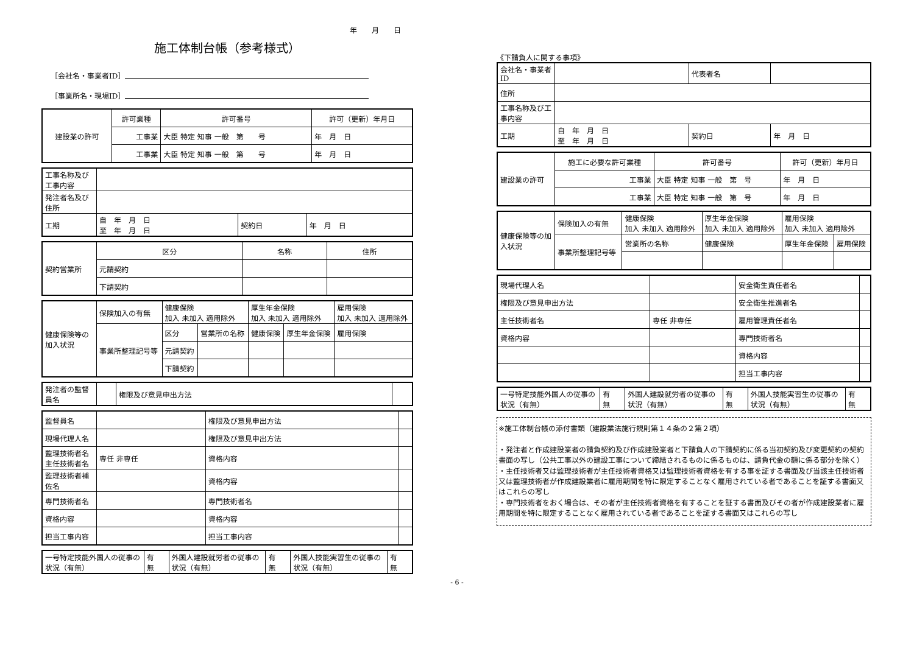年　　月　　日
施工体制台帳（参考様式）
［会社名・事業者ID］
［事業所名・現場ID］
| 建設業の許可 | 許可業種 | 許可番号 | 許可（更新）年月日 |
| --- | --- | --- | --- |
| | 工事業 | 大臣 特定 知事 一般 第 号 | 年 月 日 |
| | 工事業 | 大臣 特定 知事 一般 第 号 | 年 月 日 |
| 工事名称及び工事内容 | | | |
| 発注者名及び住所 | | | |
| 工期 | 自 年 月 日 至 年 月 日 | 契約日 | 年 月 日 |
| 契約営業所 | 区分 | 名称 | 住所 |
| | 元請契約 | | |
| | 下請契約 | | |
| 健康保険等の加入状況 | 保険加入の有無 | 健康保険 加入 未加入 適用除外 | | 厚生年金保険 加入 未加入 適用除外 | | 雇用保険 加入 未加入 適用除外 |
| | 事業所整理記号等 | 区分 | 営業所の名称 | 健康保険 | 厚生年金保険 | 雇用保険 |
| | | 元請契約 | | | | |
| | | 下請契約 | | | | |
| 発注者の監督員名 | | 権限及び意見申出方法 | |
| 監督員名 | | 権限及び意見申出方法 | |
| 現場代理人名 | | 権限及び意見申出方法 | |
| 監理技術者名 主任技術者名 | 専任 非専任 | 資格内容 | |
| 監理技術者補佐名 | | 資格内容 | |
| 専門技術者名 | | 専門技術者名 | |
| 資格内容 | | 資格内容 | |
| 担当工事内容 | | 担当工事内容 | |
| 一号特定技能外国人の従事の状況（有無） | 有 無 | 外国人建設就労者の従事の状況（有無） | 有 無 | 外国人技能実習生の従事の状況（有無） | 有 無 |
《下請負人に関する事項》
| 会社名・事業者ID | | 代表者名 | |
| 住所 | | | |
| 工事名称及び工事内容 | | | |
| 工期 | 自 年 月 日 至 年 月 日 | 契約日 | 年 月 日 |
| 建設業の許可 | 施工に必要な許可業種 | 許可番号 | 許可（更新）年月日 |
| | 工事業 | 大臣 特定 知事 一般 第 号 | 年 月 日 |
| | 工事業 | 大臣 特定 知事 一般 第 号 | 年 月 日 |
| 健康保険等の加入状況 | 保険加入の有無 | 健康保険 加入 未加入 適用除外 | 厚生年金保険 加入 未加入 適用除外 | 雇用保険 加入 未加入 適用除外 | |
| | 事業所整理記号等 | 営業所の名称 | 健康保険 | 厚生年金保険 | 雇用保険 |
| 現場代理人名 | | 安全衛生責任者名 | |
| 権限及び意見申出方法 | | 安全衛生推進者名 | |
| 主任技術者名 | 専任 非専任 | 雇用管理責任者名 | |
| 資格内容 | | 専門技術者名 | |
| | | 資格内容 | |
| | | 担当工事内容 | |
| 一号特定技能外国人の従事の状況（有無） | 有 無 | 外国人建設就労者の従事の状況（有無） | 有 無 | 外国人技能実習生の従事の状況（有無） | 有 無 |
※施工体制台帳の添付書類（建設業法施行規則第１４条の２第２項）
・発注者と作成建設業者の請負契約及び作成建設業者と下請負人の下請契約に係る当初契約及び変更契約の契約書面の写し（公共工事以外の建設工事について締結されるものに係るものは、請負代金の額に係る部分を除く）
・主任技術者又は監理技術者が主任技術者資格又は監理技術者資格を有する事を証する書面及び当該主任技術者又は監理技術者が作成建設業者に雇用期間を特に限定することなく雇用されている者であることを証する書面又はこれらの写し
・専門技術者をおく場合は、その者が主任技術者資格を有することを証する書面及びその者が作成建設業者に雇用期間を特に限定することなく雇用されている者であることを証する書面又はこれらの写し
- 6 -